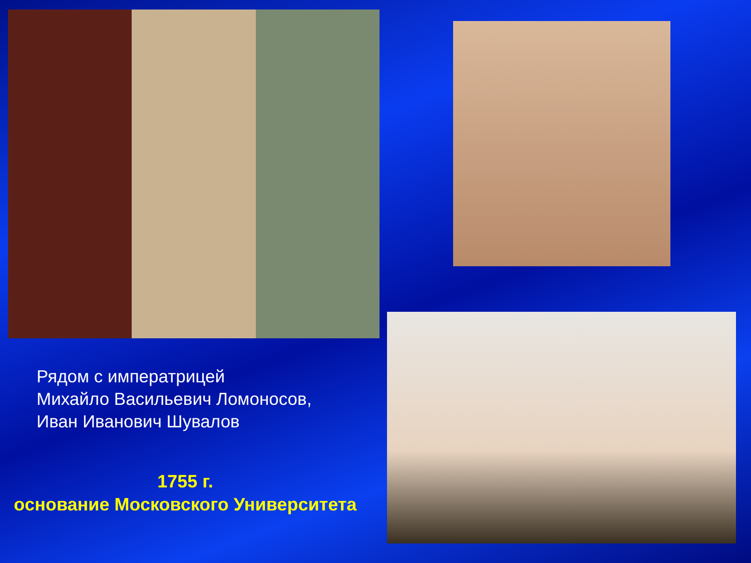Рядом с императрицей
Михайло Васильевич Ломоносов,
Иван Иванович Шувалов
1755 г.
основание Московского Университета